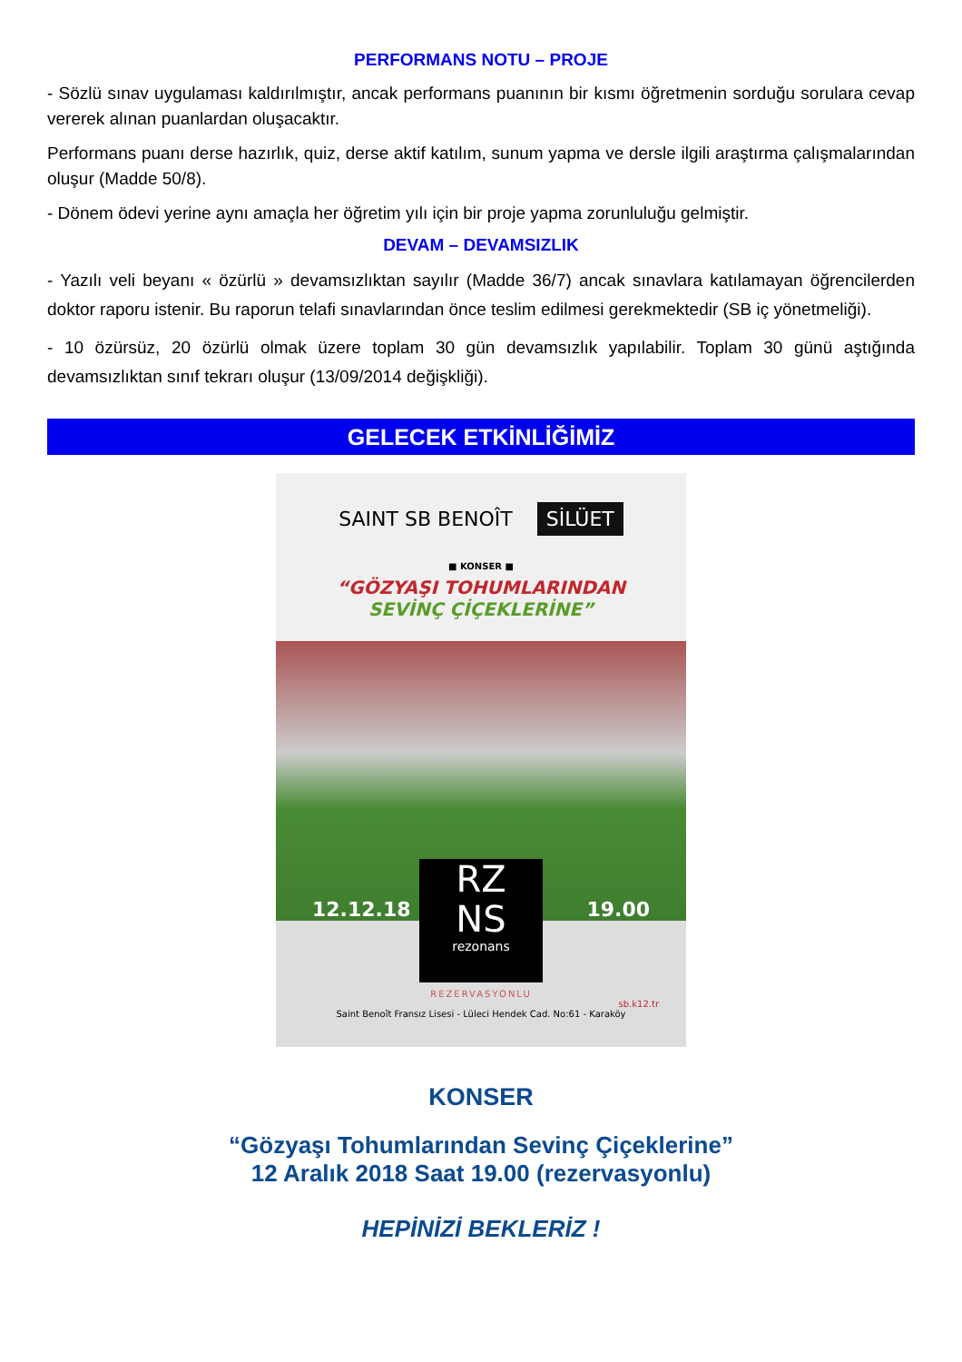PERFORMANS NOTU – PROJE
- Sözlü sınav uygulaması kaldırılmıştır, ancak performans puanının bir kısmı öğretmenin sorduğu sorulara cevap vererek alınan puanlardan oluşacaktır.
Performans puanı derse hazırlık, quiz, derse aktif katılım, sunum yapma ve dersle ilgili araştırma çalışmalarından oluşur (Madde 50/8).
- Dönem ödevi yerine aynı amaçla her öğretim yılı için bir proje yapma zorunluluğu gelmiştir.
DEVAM – DEVAMSIZLIK
- Yazılı veli beyanı « özürlü » devamsızlıktan sayılır (Madde 36/7) ancak sınavlara katılamayan öğrencilerden doktor raporu istenir. Bu raporun telafi sınavlarından önce teslim edilmesi gerekmektedir (SB iç yönetmeliği).
- 10 özürsüz, 20 özürlü olmak üzere toplam 30 gün devamsızlık yapılabilir. Toplam 30 günü aştığında devamsızlıktan sınıf tekrarı oluşur (13/09/2014 değişkliği).
GELECEK ETKİNLİĞİMİZ
SAINT SB BENOÎT SİLÜET
■ KONSER ■
“GÖZYAŞI TOHUMLARINDAN
SEVİNÇ ÇİÇEKLERİNE”
12.12.18 19.00
RZ
NS
rezonans
REZERVASYONLU
sb.k12.tr
Saint Benoît Fransız Lisesi - Lüleci Hendek Cad. No:61 - Karaköy
KONSER
“Gözyaşı Tohumlarından Sevinç Çiçeklerine”
12 Aralık 2018 Saat 19.00 (rezervasyonlu)
HEPİNİZİ BEKLERİZ !